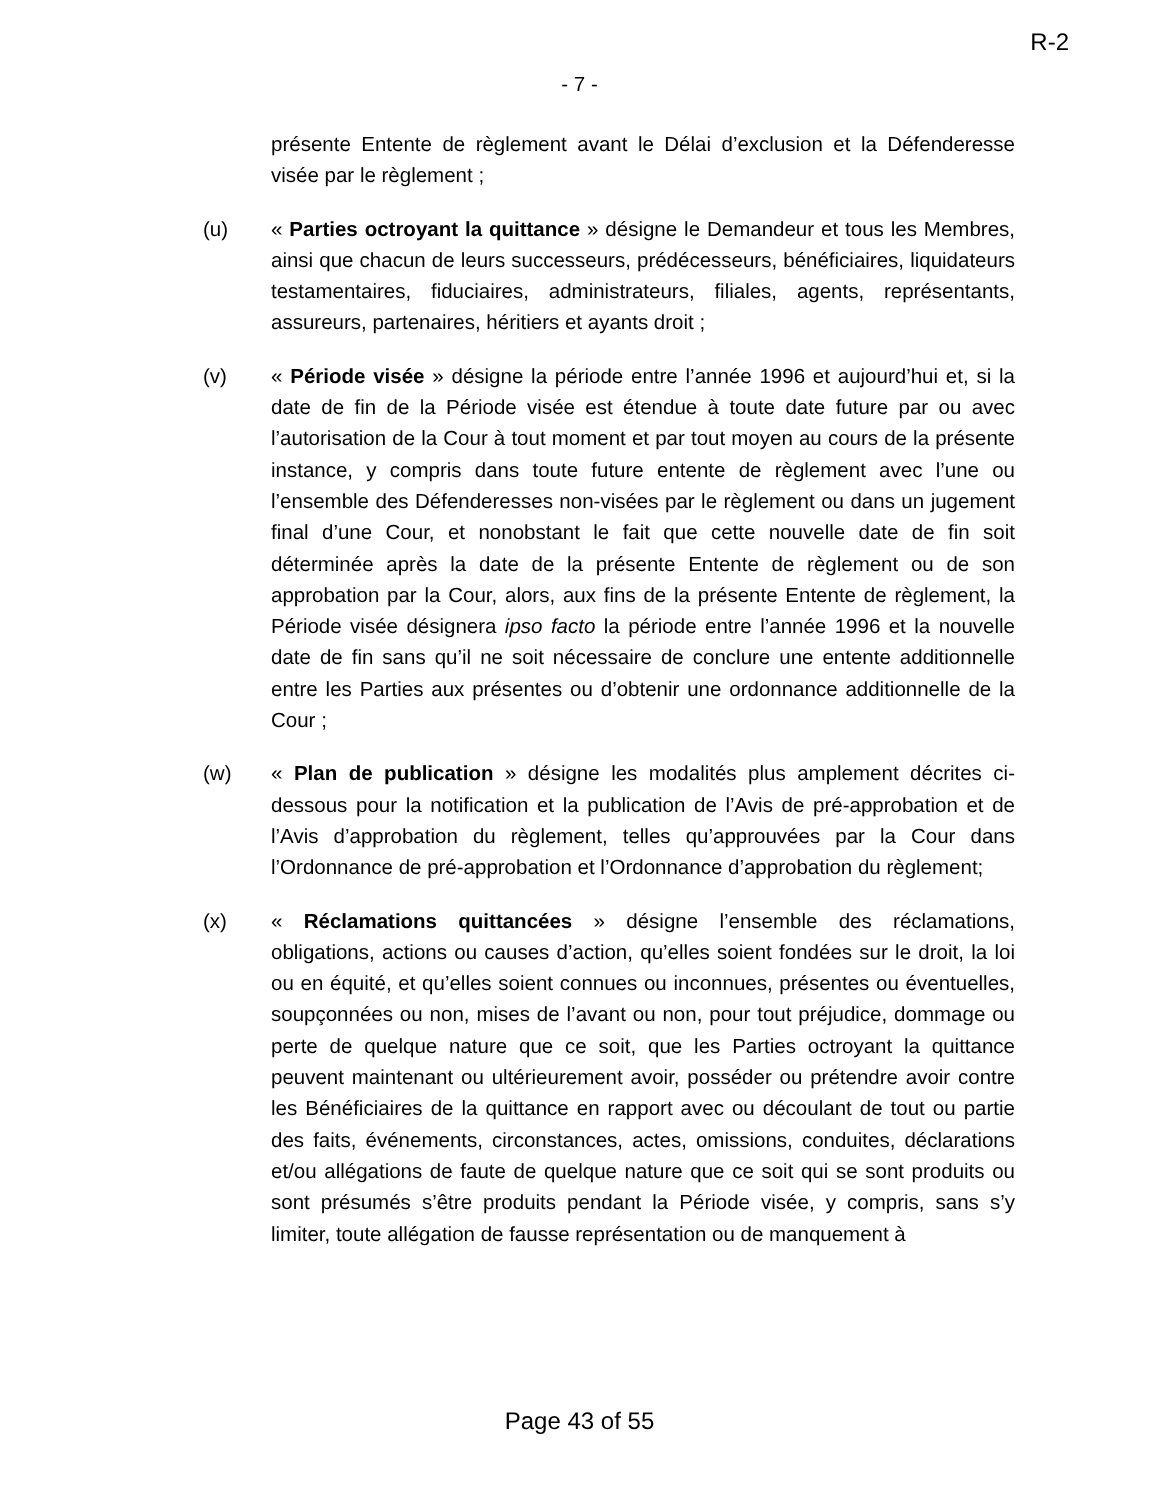R-2
- 7 -
présente Entente de règlement avant le Délai d’exclusion et la Défenderesse visée par le règlement ;
(u) « Parties octroyant la quittance » désigne le Demandeur et tous les Membres, ainsi que chacun de leurs successeurs, prédécesseurs, bénéficiaires, liquidateurs testamentaires, fiduciaires, administrateurs, filiales, agents, représentants, assureurs, partenaires, héritiers et ayants droit ;
(v) « Période visée » désigne la période entre l’année 1996 et aujourd’hui et, si la date de fin de la Période visée est étendue à toute date future par ou avec l’autorisation de la Cour à tout moment et par tout moyen au cours de la présente instance, y compris dans toute future entente de règlement avec l’une ou l’ensemble des Défenderesses non-visées par le règlement ou dans un jugement final d’une Cour, et nonobstant le fait que cette nouvelle date de fin soit déterminée après la date de la présente Entente de règlement ou de son approbation par la Cour, alors, aux fins de la présente Entente de règlement, la Période visée désignera ipso facto la période entre l’année 1996 et la nouvelle date de fin sans qu’il ne soit nécessaire de conclure une entente additionnelle entre les Parties aux présentes ou d’obtenir une ordonnance additionnelle de la Cour ;
(w) « Plan de publication » désigne les modalités plus amplement décrites ci-dessous pour la notification et la publication de l’Avis de pré-approbation et de l’Avis d’approbation du règlement, telles qu’approuvées par la Cour dans l’Ordonnance de pré-approbation et l’Ordonnance d’approbation du règlement;
(x) « Réclamations quittancées » désigne l’ensemble des réclamations, obligations, actions ou causes d’action, qu’elles soient fondées sur le droit, la loi ou en équité, et qu’elles soient connues ou inconnues, présentes ou éventuelles, soupçonnées ou non, mises de l’avant ou non, pour tout préjudice, dommage ou perte de quelque nature que ce soit, que les Parties octroyant la quittance peuvent maintenant ou ultérieurement avoir, posséder ou prétendre avoir contre les Bénéficiaires de la quittance en rapport avec ou découlant de tout ou partie des faits, événements, circonstances, actes, omissions, conduites, déclarations et/ou allégations de faute de quelque nature que ce soit qui se sont produits ou sont présumés s’être produits pendant la Période visée, y compris, sans s’y limiter, toute allégation de fausse représentation ou de manquement à
Page 43 of 55